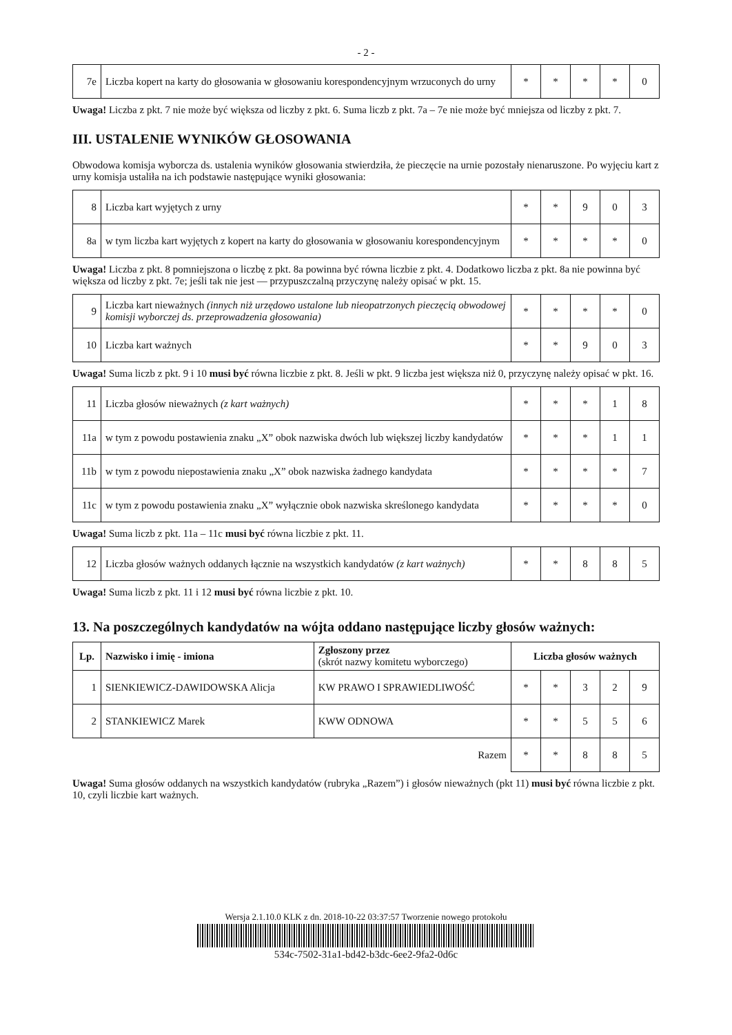- 2 -
| 7e | Liczba kopert na karty do głosowania w głosowaniu korespondencyjnym wrzuconych do urny | * | * | * | * | 0 |
Uwaga! Liczba z pkt. 7 nie może być większa od liczby z pkt. 6. Suma liczb z pkt. 7a – 7e nie może być mniejsza od liczby z pkt. 7.
III. USTALENIE WYNIKÓW GŁOSOWANIA
Obwodowa komisja wyborcza ds. ustalenia wyników głosowania stwierdziła, że pieczęcie na urnie pozostały nienaruszone. Po wyjęciu kart z urny komisja ustaliła na ich podstawie następujące wyniki głosowania:
| 8 | Liczba kart wyjętych z urny | * | * | 9 | 0 | 3 |
| 8a | w tym liczba kart wyjętych z kopert na karty do głosowania w głosowaniu korespondencyjnym | * | * | * | * | 0 |
Uwaga! Liczba z pkt. 8 pomniejszona o liczbę z pkt. 8a powinna być równa liczbie z pkt. 4. Dodatkowo liczba z pkt. 8a nie powinna być większa od liczby z pkt. 7e; jeśli tak nie jest — przypuszczalną przyczynę należy opisać w pkt. 15.
| 9 | Liczba kart nieważnych (innych niż urzędowo ustalone lub nieopatrzonych pieczęcią obwodowej komisji wyborczej ds. przeprowadzenia głosowania) | * | * | * | * | 0 |
| 10 | Liczba kart ważnych | * | * | 9 | 0 | 3 |
Uwaga! Suma liczb z pkt. 9 i 10 musi być równa liczbie z pkt. 8. Jeśli w pkt. 9 liczba jest większa niż 0, przyczynę należy opisać w pkt. 16.
| 11 | Liczba głosów nieważnych (z kart ważnych) | * | * | * | 1 | 8 |
| 11a | w tym z powodu postawienia znaku „X” obok nazwiska dwóch lub większej liczby kandydatów | * | * | * | 1 | 1 |
| 11b | w tym z powodu niepostawienia znaku „X” obok nazwiska żadnego kandydata | * | * | * | * | 7 |
| 11c | w tym z powodu postawienia znaku „X” wyłącznie obok nazwiska skreślonego kandydata | * | * | * | * | 0 |
Uwaga! Suma liczb z pkt. 11a – 11c musi być równa liczbie z pkt. 11.
| 12 | Liczba głosów ważnych oddanych łącznie na wszystkich kandydatów (z kart ważnych) | * | * | 8 | 8 | 5 |
Uwaga! Suma liczb z pkt. 11 i 12 musi być równa liczbie z pkt. 10.
13. Na poszczególnych kandydatów na wójta oddano następujące liczby głosów ważnych:
| Lp. | Nazwisko i imię - imiona | Zgłoszony przez (skrót nazwy komitetu wyborczego) | Liczba głosów ważnych | | | | |
| --- | --- | --- | --- | --- | --- | --- | --- |
| 1 | SIENKIEWICZ-DAWIDOWSKA Alicja | KW PRAWO I SPRAWIEDLIWOŚĆ | * | * | 3 | 2 | 9 |
| 2 | STANKIEWICZ Marek | KWW ODNOWA | * | * | 5 | 5 | 6 |
| Razem | | | * | * | 8 | 8 | 5 |
Uwaga! Suma głosów oddanych na wszystkich kandydatów (rubryka „Razem”) i głosów nieważnych (pkt 11) musi być równa liczbie z pkt. 10, czyli liczbie kart ważnych.
Wersja 2.1.10.0 KLK z dn. 2018-10-22 03:37:57 Tworzenie nowego protokołu
534c-7502-31a1-bd42-b3dc-6ee2-9fa2-0d6c